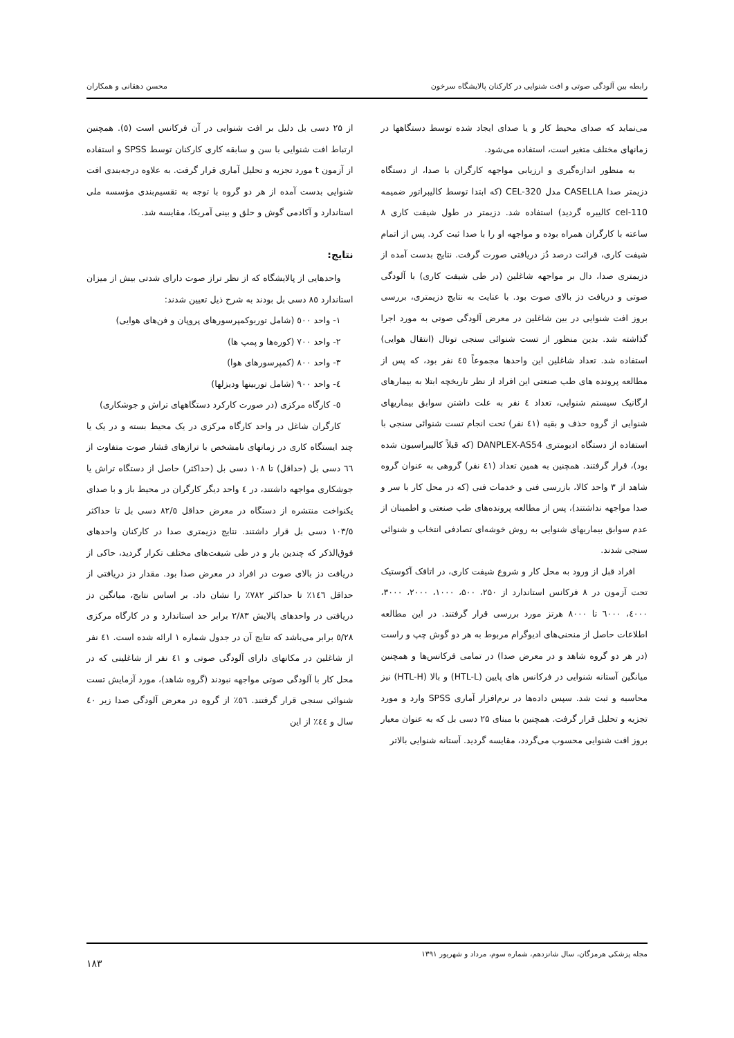رابطه بین آلودگی صوتی و افت شنوایی در کارکنان پالایشگاه سرخون محسن دهقانی و همکاران
می‌نماید که صدای محیط کار و یا صدای ایجاد شده توسط دستگاهها در زمانهای مختلف متغیر است، استفاده می‌شود.
به منظور اندازه‌گیری و ارزیابی مواجهه کارگران با صدا، از دستگاه دزیمتر صدا CASELLA مدل CEL-320 (که ابتدا توسط کالیبراتور ضمیمه cel-110 کالیبره گردید) استفاده شد. دزیمتر در طول شیفت کاری ۸ ساعته با کارگران همراه بوده و مواجهه او را با صدا ثبت کرد. پس از اتمام شیفت کاری، قرائت درصد دُز دریافتی صورت گرفت. نتایج بدست آمده از دزیمتری صدا، دال بر مواجهه شاغلین (در طی شیفت کاری) با آلودگی صوتی و دریافت دز بالای صوت بود. با عنایت به نتایج دزیمتری، بررسی بروز افت شنوایی در بین شاغلین در معرض آلودگی صوتی به مورد اجرا گذاشته شد. بدین منظور از تست شنوائی سنجی تونال (انتقال هوایی) استفاده شد. تعداد شاغلین این واحدها مجموعاً ٤٥ نفر بود، که پس از مطالعه پرونده های طب صنعتی این افراد از نظر تاریخچه ابتلا به بیمارهای ارگانیک سیستم شنوایی، تعداد ٤ نفر به علت داشتن سوابق بیماریهای شنوایی از گروه حذف و بقیه (٤١ نفر) تحت انجام تست شنوائی سنجی با استفاده از دستگاه ادیومتری DANPLEX-AS54 (که قبلاً کالیبراسیون شده بود)، قرار گرفتند. همچنین به همین تعداد (٤١ نفر) گروهی به عنوان گروه شاهد از ۳ واحد کالا، بازرسی فنی و خدمات فنی (که در محل کار با سر و صدا مواجهه نداشتند)، پس از مطالعه پرونده‌های طب صنعتی و اطمینان از عدم سوابق بیماریهای شنوایی به روش خوشه‌ای تصادفی انتخاب و شنوائی سنجی شدند.
افراد قبل از ورود به محل کار و شروع شیفت کاری، در اتاقک آکوستیک تحت آزمون در ۸ فرکانس استاندارد از ۲۵۰، ۵۰۰، ۱۰۰۰، ۲۰۰۰، ۳۰۰۰، ٤۰۰۰، ٦۰۰۰ تا ۸۰۰۰ هرتز مورد بررسی قرار گرفتند. در این مطالعه اطلاعات حاصل از منحنی‌های ادیوگرام مربوط به هر دو گوش چپ و راست (در هر دو گروه شاهد و در معرض صدا) در تمامی فرکانس‌ها و همچنین میانگین آستانه شنوایی در فرکانس های پایین (HTL-L) و بالا (HTL-H) نیز محاسبه و ثبت شد. سپس داده‌ها در نرم‌افزار آماری SPSS وارد و مورد تجزیه و تحلیل قرار گرفت. همچنین با مبنای ۲۵ دسی بل که به عنوان معیار بروز افت شنوایی محسوب می‌گردد، مقایسه گردید. آستانه شنوایی بالاتر
از ۲۵ دسی بل دلیل بر افت شنوایی در آن فرکانس است (٥). همچنین ارتباط افت شنوایی با سن و سابقه کاری کارکنان توسط SPSS و استفاده از آزمون t مورد تجزیه و تحلیل آماری قرار گرفت. به علاوه درجه‌بندی افت شنوایی بدست آمده از هر دو گروه با توجه به تقسیم‌بندی مؤسسه ملی استاندارد و آکادمی گوش و حلق و بینی آمریکا، مقایسه شد.
نتایج:
واحدهایی از پالایشگاه که از نظر تراز صوت دارای شدتی بیش از میزان استاندارد ۸٥ دسی بل بودند به شرح ذیل تعیین شدند:
۱- واحد ٥۰۰ (شامل توربوکمپرسورهای پروپان و فن‌های هوایی)
۲- واحد ۷۰۰ (کوره‌ها و پمپ ها)
۳- واحد ۸۰۰ (کمپرسورهای هوا)
٤- واحد ۹۰۰ (شامل توربینها ودیزلها)
٥- کارگاه مرکزی (در صورت کارکرد دستگاههای تراش و جوشکاری)
کارگران شاغل در واحد کارگاه مرکزی در یک محیط بسته و در یک یا چند ایستگاه کاری در زمانهای نامشخص با ترازهای فشار صوت متفاوت از ٦٦ دسی بل (حداقل) تا ۱۰۸ دسی بل (حداکثر) حاصل از دستگاه تراش یا جوشکاری مواجهه داشتند، در ٤ واحد دیگر کارگران در محیط باز و با صدای یکنواخت منتشره از دستگاه در معرض حداقل ۸۲/٥ دسی بل تا حداکثر ۱۰۳/٥ دسی بل قرار داشتند. نتایج دزیمتری صدا در کارکنان واحدهای فوق‌الذکر که چندین بار و در طی شیفت‌های مختلف تکرار گردید، حاکی از دریافت دز بالای صوت در افراد در معرض صدا بود. مقدار دز دریافتی از حداقل ۱٤٦٪ تا حداکثر ۷۸۲٪ را نشان داد. بر اساس نتایج، میانگین دز دریافتی در واحدهای پالایش ۲/۸۳ برابر حد استاندارد و در کارگاه مرکزی ٥/۲۸ برابر می‌باشد که نتایج آن در جدول شماره ۱ ارائه شده است. ٤۱ نفر از شاغلین در مکانهای دارای آلودگی صوتی و ٤۱ نفر از شاغلینی که در محل کار با آلودگی صوتی مواجهه نبودند (گروه شاهد)، مورد آزمایش تست شنوائی سنجی قرار گرفتند. ٥٦٪ از گروه در معرض آلودگی صدا زیر ٤۰ سال و ٤٤٪ از این
مجله پزشکی هرمزگان، سال شانزدهم، شماره سوم، مرداد و شهریور ۱۳۹۱ ۱۸۳